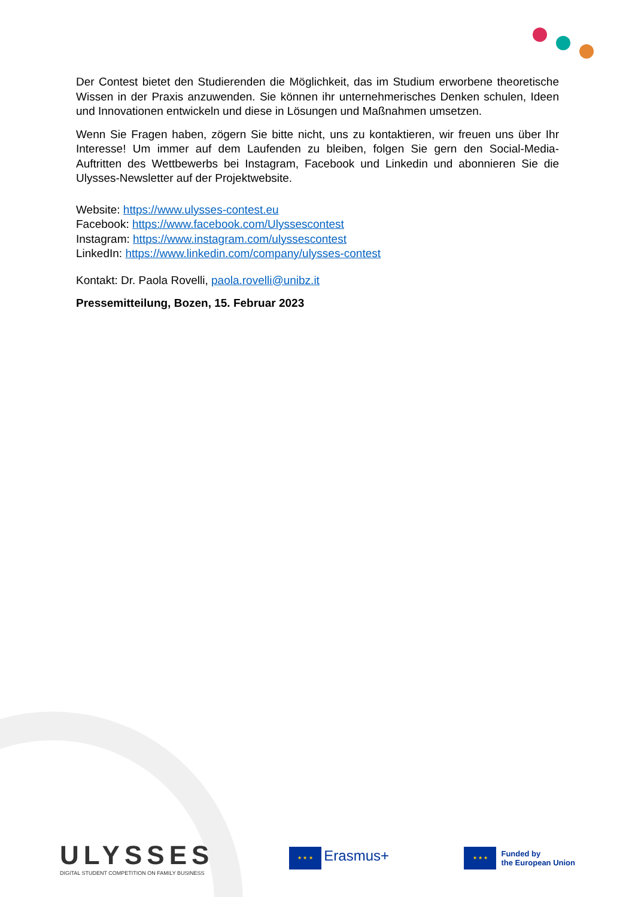Der Contest bietet den Studierenden die Möglichkeit, das im Studium erworbene theoretische Wissen in der Praxis anzuwenden. Sie können ihr unternehmerisches Denken schulen, Ideen und Innovationen entwickeln und diese in Lösungen und Maßnahmen umsetzen.
Wenn Sie Fragen haben, zögern Sie bitte nicht, uns zu kontaktieren, wir freuen uns über Ihr Interesse! Um immer auf dem Laufenden zu bleiben, folgen Sie gern den Social-Media-Auftritten des Wettbewerbs bei Instagram, Facebook und Linkedin und abonnieren Sie die Ulysses-Newsletter auf der Projektwebsite.
Website: https://www.ulysses-contest.eu
Facebook: https://www.facebook.com/Ulyssescontest
Instagram: https://www.instagram.com/ulyssescontest
LinkedIn: https://www.linkedin.com/company/ulysses-contest
Kontakt: Dr. Paola Rovelli, paola.rovelli@unibz.it
Pressemitteilung, Bozen, 15. Februar 2023
ULYSSES
DIGITAL STUDENT COMPETITION ON FAMILY BUSINESS
★ ★ ★ Erasmus+
★ ★ ★ Funded by
the European Union